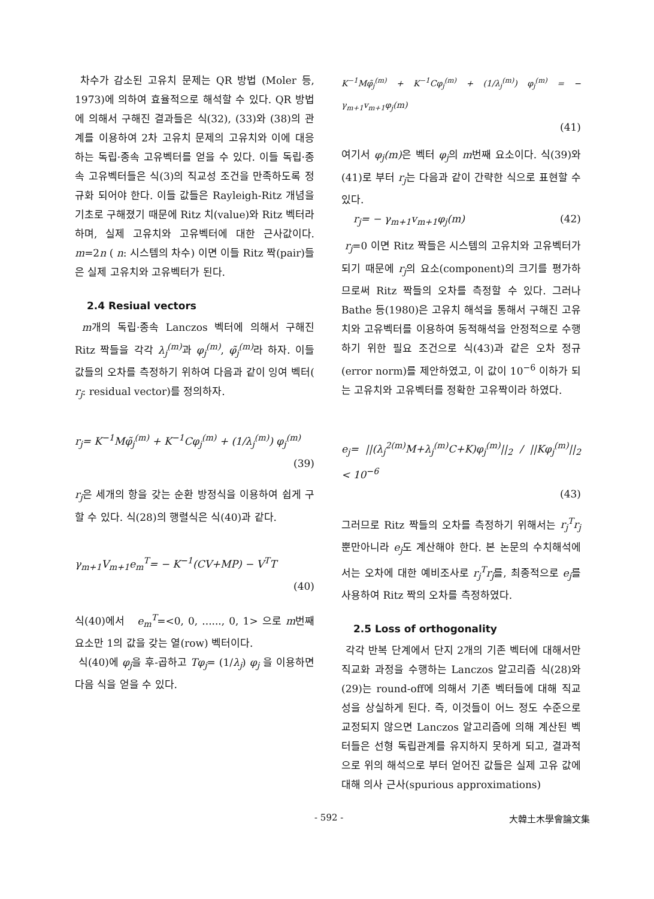차수가 감소된 고유치 문제는 QR 방법 (Moler 등, 1973)에 의하여 효율적으로 해석할 수 있다. QR 방법에 의해서 구해진 결과들은 식(32), (33)와 (38)의 관계를 이용하여 2차 고유치 문제의 고유치와 이에 대응하는 독립·종속 고유벡터를 얻을 수 있다. 이들 독립·종속 고유벡터들은 식(3)의 직교성 조건을 만족하도록 정규화 되어야 한다. 이들 값들은 Rayleigh-Ritz 개념을 기초로 구해졌기 때문에 Ritz 치(value)와 Ritz 벡터라 하며, 실제 고유치와 고유벡터에 대한 근사값이다. m=2n ( n: 시스템의 차수) 이면 이들 Ritz 짝(pair)들은 실제 고유치와 고유벡터가 된다.
2.4 Resiual vectors
m개의 독립·종속 Lanczos 벡터에 의해서 구해진 Ritz 짝들을 각각 λ<sub>j</sub><sup>(m)</sup> 과 φ<sub>j</sub><sup>(m)</sup>, φ̃<sub>j</sub><sup>(m)</sup> 라 하자. 이들 값들의 오차를 측정하기 위하여 다음과 같이 잉여 벡터( r<sub>j</sub>: residual vector)를 정의하자.
r<sub>j</sub>= K<sup>−1</sup>Mφ̃<sub>j</sub><sup>(m)</sup> + K<sup>−1</sup>Cφ<sub>j</sub><sup>(m)</sup> + (1/λ<sub>j</sub><sup>(m)</sup>) φ<sub>j</sub><sup>(m)</sup>
(39)
r<sub>j</sub>은 세개의 항을 갖는 순환 방정식을 이용하여 쉽게 구할 수 있다. 식(28)의 행렬식은 식(40)과 같다.
γ<sub>m+1</sub>V<sub>m+1</sub>e<sub>m</sub><sup>T</sup>= − K<sup>−1</sup>(CV+MP) − V<sup>T</sup>T
(40)
식(40)에서 e<sub>m</sub><sup>T</sup>=<0, 0, ......, 0, 1> 으로 m번째 요소만 1의 값을 갖는 열(row) 벡터이다.
식(40)에 φ<sub>j</sub>을 후-곱하고 Tφ<sub>j</sub>= (1/λ<sub>j</sub>) φ<sub>j</sub> 을 이용하면 다음 식을 얻을 수 있다.
K<sup>−1</sup>Mφ̃<sub>j</sub><sup>(m)</sup> + K<sup>−1</sup>Cφ<sub>j</sub><sup>(m)</sup> + (1/λ<sub>j</sub><sup>(m)</sup>) φ<sub>j</sub><sup>(m)</sup> = − γ<sub>m+1</sub>v<sub>m+1</sub>φ<sub>j</sub>(m)
(41)
여기서 φ<sub>j</sub>(m) 은 벡터 φ<sub>j</sub>의 m번째 요소이다. 식(39)와 (41)로 부터 r<sub>j</sub>는 다음과 같이 간략한 식으로 표현할 수 있다.
r<sub>j</sub>= − γ<sub>m+1</sub>v<sub>m+1</sub>φ<sub>j</sub>(m) (42)
r<sub>j</sub>=0 이면 Ritz 짝들은 시스템의 고유치와 고유벡터가 되기 때문에 r<sub>j</sub>의 요소(component)의 크기를 평가하므로써 Ritz 짝들의 오차를 측정할 수 있다. 그러나 Bathe 등(1980)은 고유치 해석을 통해서 구해진 고유치와 고유벡터를 이용하여 동적해석을 안정적으로 수행하기 위한 필요 조건으로 식(43)과 같은 오차 정규(error norm)를 제안하였고, 이 값이 10<sup>−6</sup> 이하가 되는 고유치와 고유벡터를 정확한 고유짝이라 하였다.
e<sub>j</sub>= ||(λ<sub>j</sub><sup>2(m)</sup>M+λ<sub>j</sub><sup>(m)</sup>C+K)φ<sub>j</sub><sup>(m)</sup>||<sub>2</sub> / ||Kφ<sub>j</sub><sup>(m)</sup>||<sub>2</sub> < 10<sup>−6</sup>
(43)
그러므로 Ritz 짝들의 오차를 측정하기 위해서는 r<sub>j</sub><sup>T</sup>r<sub>j</sub> 뿐만아니라 e<sub>j</sub>도 계산해야 한다. 본 논문의 수치해석에서는 오차에 대한 예비조사로 r<sub>j</sub><sup>T</sup>r<sub>j</sub>를, 최종적으로 e<sub>j</sub>를 사용하여 Ritz 짝의 오차를 측정하였다.
2.5 Loss of orthogonality
각각 반복 단계에서 단지 2개의 기존 벡터에 대해서만 직교화 과정을 수행하는 Lanczos 알고리즘 식(28)와 (29)는 round-off에 의해서 기존 벡터들에 대해 직교성을 상실하게 된다. 즉, 이것들이 어느 정도 수준으로 교정되지 않으면 Lanczos 알고리즘에 의해 계산된 벡터들은 선형 독립관계를 유지하지 못하게 되고, 결과적으로 위의 해석으로 부터 얻어진 값들은 실제 고유 값에 대해 의사 근사(spurious approximations)
- 592 - 大韓土木學會論文集